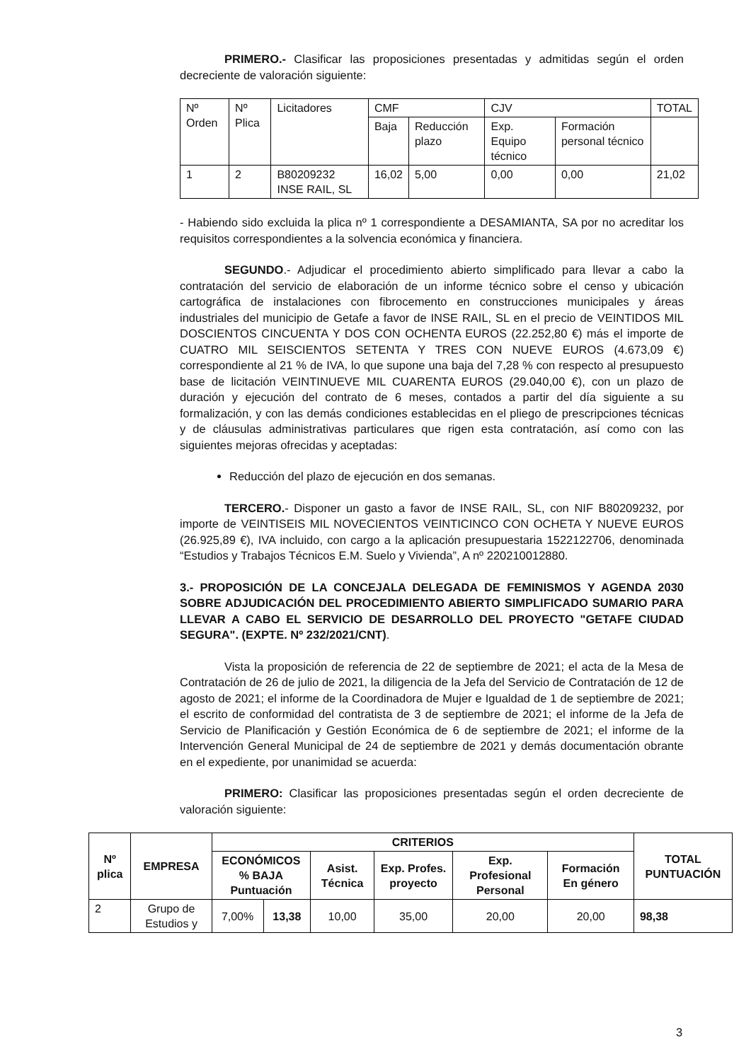PRIMERO.- Clasificar las proposiciones presentadas y admitidas según el orden decreciente de valoración siguiente:
| Nº Orden | Nº Plica | Licitadores | CMF | | CJV | | TOTAL |
| | | | Baja | Reducción plazo | Exp. Equipo técnico | Formación personal técnico | |
| 1 | 2 | B80209232 INSE RAIL, SL | 16,02 | 5,00 | 0,00 | 0,00 | 21,02 |
- Habiendo sido excluida la plica nº 1 correspondiente a DESAMIANTA, SA por no acreditar los requisitos correspondientes a la solvencia económica y financiera.
SEGUNDO.- Adjudicar el procedimiento abierto simplificado para llevar a cabo la contratación del servicio de elaboración de un informe técnico sobre el censo y ubicación cartográfica de instalaciones con fibrocemento en construcciones municipales y áreas industriales del municipio de Getafe a favor de INSE RAIL, SL en el precio de VEINTIDOS MIL DOSCIENTOS CINCUENTA Y DOS CON OCHENTA EUROS (22.252,80 €) más el importe de CUATRO MIL SEISCIENTOS SETENTA Y TRES CON NUEVE EUROS (4.673,09 €) correspondiente al 21 % de IVA, lo que supone una baja del 7,28 % con respecto al presupuesto base de licitación VEINTINUEVE MIL CUARENTA EUROS (29.040,00 €), con un plazo de duración y ejecución del contrato de 6 meses, contados a partir del día siguiente a su formalización, y con las demás condiciones establecidas en el pliego de prescripciones técnicas y de cláusulas administrativas particulares que rigen esta contratación, así como con las siguientes mejoras ofrecidas y aceptadas:
Reducción del plazo de ejecución en dos semanas.
TERCERO.- Disponer un gasto a favor de INSE RAIL, SL, con NIF B80209232, por importe de VEINTISEIS MIL NOVECIENTOS VEINTICINCO CON OCHETA Y NUEVE EUROS (26.925,89 €), IVA incluido, con cargo a la aplicación presupuestaria 1522122706, denominada “Estudios y Trabajos Técnicos E.M. Suelo y Vivienda”, A nº 220210012880.
3.- PROPOSICIÓN DE LA CONCEJALA DELEGADA DE FEMINISMOS Y AGENDA 2030 SOBRE ADJUDICACIÓN DEL PROCEDIMIENTO ABIERTO SIMPLIFICADO SUMARIO PARA LLEVAR A CABO EL SERVICIO DE DESARROLLO DEL PROYECTO "GETAFE CIUDAD SEGURA". (EXPTE. Nº 232/2021/CNT).
Vista la proposición de referencia de 22 de septiembre de 2021; el acta de la Mesa de Contratación de 26 de julio de 2021, la diligencia de la Jefa del Servicio de Contratación de 12 de agosto de 2021; el informe de la Coordinadora de Mujer e Igualdad de 1 de septiembre de 2021; el escrito de conformidad del contratista de 3 de septiembre de 2021; el informe de la Jefa de Servicio de Planificación y Gestión Económica de 6 de septiembre de 2021; el informe de la Intervención General Municipal de 24 de septiembre de 2021 y demás documentación obrante en el expediente, por unanimidad se acuerda:
PRIMERO: Clasificar las proposiciones presentadas según el orden decreciente de valoración siguiente:
| Nº plica | EMPRESA | CRITERIOS | | | | | | TOTAL PUNTUACIÓN |
| --- | --- | --- | --- | --- | --- | --- | --- | --- |
| | | ECONÓMICOS % BAJA Puntuación | | Asist. Técnica | Exp. Profes. proyecto | Exp. Profesional Personal | Formación En género | |
| 2 | Grupo de Estudios y | 7,00% | 13,38 | 10,00 | 35,00 | 20,00 | 20,00 | 98,38 |
3